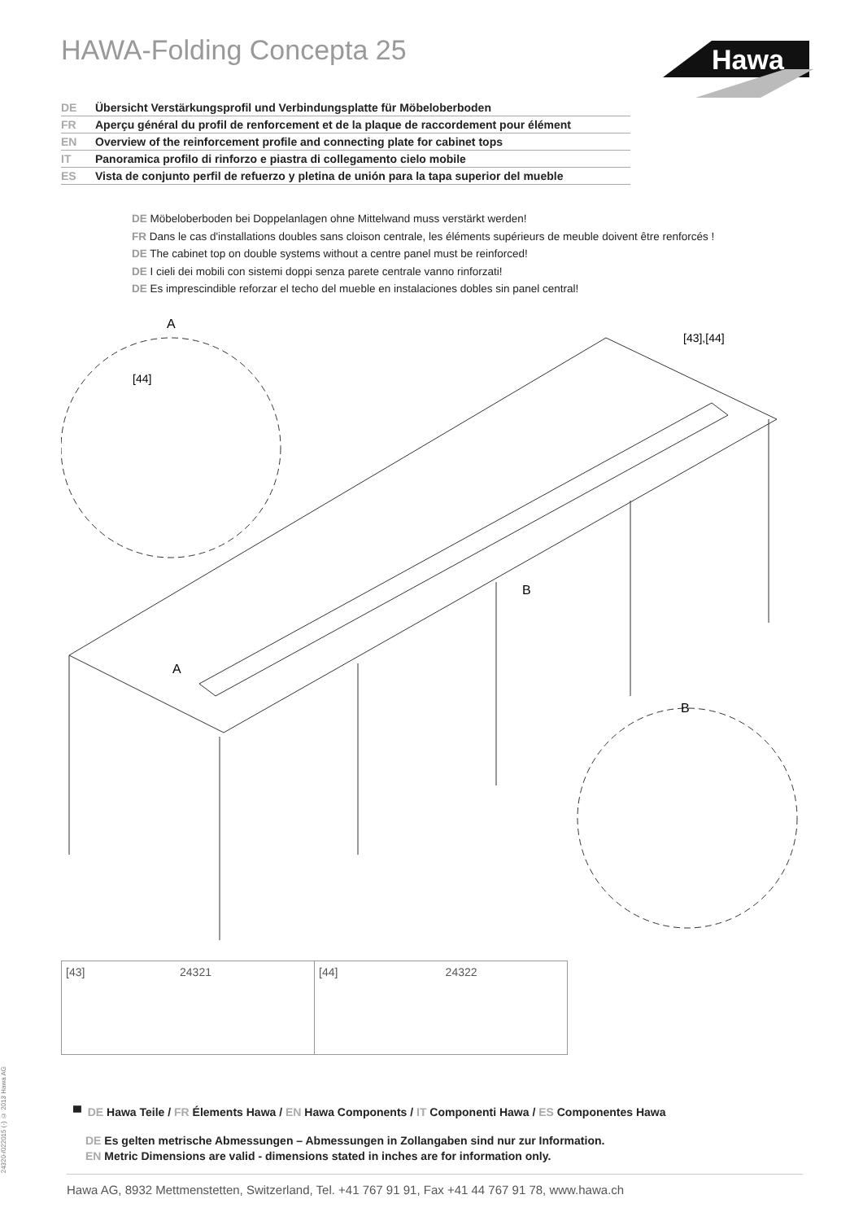HAWA-Folding Concepta 25
Hawa
DE Übersicht Verstärkungsprofil und Verbindungsplatte für Möbeloberboden
FR Aperçu général du profil de renforcement et de la plaque de raccordement pour élément
EN Overview of the reinforcement profile and connecting plate for cabinet tops
IT Panoramica profilo di rinforzo e piastra di collegamento cielo mobile
ES Vista de conjunto perfil de refuerzo y pletina de unión para la tapa superior del mueble
DE Möbeloberboden bei Doppelanlagen ohne Mittelwand muss verstärkt werden!
FR Dans le cas d'installations doubles sans cloison centrale, les éléments supérieurs de meuble doivent être renforcés !
DE The cabinet top on double systems without a centre panel must be reinforced!
DE I cieli dei mobili con sistemi doppi senza parete centrale vanno rinforzati!
DE Es imprescindible reforzar el techo del mueble en instalaciones dobles sin panel central!
A
[44]
A
B
B
[43],[44]
| [43] 24321 | [44] 24322 |
24320-/022015 (-) © 2013 Hawa AG
▀ DE Hawa Teile / FR Élements Hawa / EN Hawa Components / IT Componenti Hawa / ES Componentes Hawa
DE Es gelten metrische Abmessungen – Abmessungen in Zollangaben sind nur zur Information.
EN Metric Dimensions are valid - dimensions stated in inches are for information only.
Hawa AG, 8932 Mettmenstetten, Switzerland, Tel. +41 767 91 91, Fax +41 44 767 91 78, www.hawa.ch